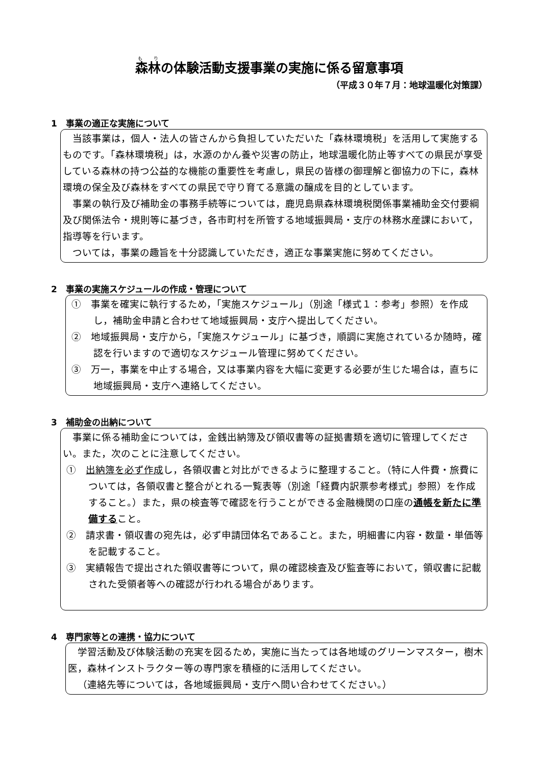森林の体験活動支援事業の実施に係る留意事項
（平成３０年７月：地球温暖化対策課）
1　事業の適正な実施について
当該事業は，個人・法人の皆さんから負担していただいた「森林環境税」を活用して実施するものです。「森林環境税」は，水源のかん養や災害の防止，地球温暖化防止等すべての県民が享受している森林の持つ公益的な機能の重要性を考慮し，県民の皆様の御理解と御協力の下に，森林環境の保全及び森林をすべての県民で守り育てる意識の醸成を目的としています。
事業の執行及び補助金の事務手続等については，鹿児島県森林環境税関係事業補助金交付要綱及び関係法令・規則等に基づき，各市町村を所管する地域振興局・支庁の林務水産課において，指導等を行います。
ついては，事業の趣旨を十分認識していただき，適正な事業実施に努めてください。
2　事業の実施スケジュールの作成・管理について
①　事業を確実に執行するため，「実施スケジュール」（別途「様式１：参考」参照）を作成し，補助金申請と合わせて地域振興局・支庁へ提出してください。
②　地域振興局・支庁から，「実施スケジュール」に基づき，順調に実施されているか随時，確認を行いますので適切なスケジュール管理に努めてください。
③　万一，事業を中止する場合，又は事業内容を大幅に変更する必要が生じた場合は，直ちに地域振興局・支庁へ連絡してください。
3　補助金の出納について
事業に係る補助金については，金銭出納簿及び領収書等の証拠書類を適切に管理してください。また，次のことに注意してください。
①　出納簿を必ず作成し，各領収書と対比ができるように整理すること。（特に人件費・旅費については，各領収書と整合がとれる一覧表等（別途「経費内訳票参考様式」参照）を作成すること。）また，県の検査等で確認を行うことができる金融機関の口座の通帳を新たに準備すること。
②　請求書・領収書の宛先は，必ず申請団体名であること。また，明細書に内容・数量・単価等を記載すること。
③　実績報告で提出された領収書等について，県の確認検査及び監査等において，領収書に記載された受領者等への確認が行われる場合があります。
4　専門家等との連携・協力について
学習活動及び体験活動の充実を図るため，実施に当たっては各地域のグリーンマスター，樹木医，森林インストラクター等の専門家を積極的に活用してください。
（連絡先等については，各地域振興局・支庁へ問い合わせてください。）